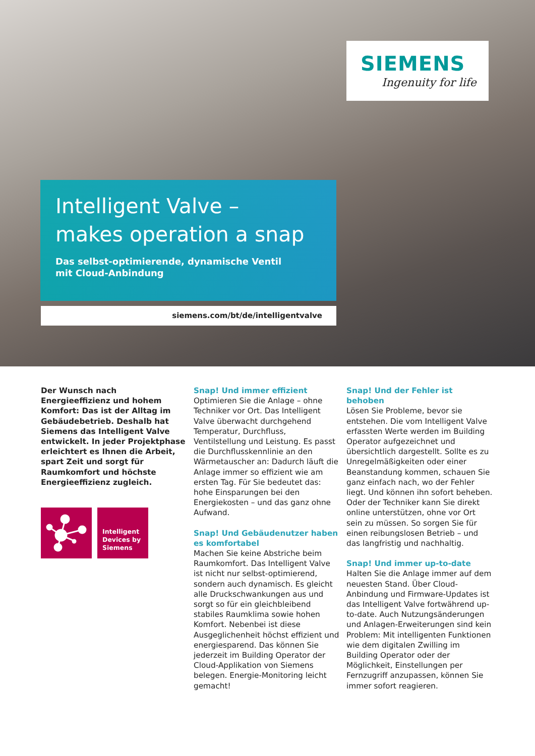SIEMENS
Ingenuity for life
Intelligent Valve –
makes operation a snap
Das selbst-optimierende, dynamische Ventil
mit Cloud-Anbindung
siemens.com/bt/de/intelligentvalve
Der Wunsch nach Energieeffizienz und hohem Komfort: Das ist der Alltag im Gebäudebetrieb. Deshalb hat Siemens das Intelligent Valve entwickelt. In jeder Projektphase erleichtert es Ihnen die Arbeit, spart Zeit und sorgt für Raumkomfort und höchste Energieeffizienz zugleich.
Intelligent Devices by Siemens
Snap! Und immer effizient
Optimieren Sie die Anlage – ohne Techniker vor Ort. Das Intelligent Valve überwacht durchgehend Tempe­ratur, Durchfluss, Ventilstellung und Leistung. Es passt die Durchflusskenn­linie an den Wärmetauscher an: Dadurch läuft die Anlage immer so effizient wie am ersten Tag. Für Sie bedeutet das: hohe Einsparungen bei den Energiekosten – und das ganz ohne Aufwand.
Snap! Und Gebäudenutzer haben es komfortabel
Machen Sie keine Abstriche beim Raumkomfort. Das Intelligent Valve ist nicht nur selbst-optimierend, sondern auch dynamisch. Es gleicht alle Druck­schwankungen aus und sorgt so für ein gleichbleibend stabiles Raumklima sowie hohen Komfort. Nebenbei ist diese Ausgeglichenheit höchst effizi­ent und energiesparend. Das können Sie jederzeit im Building Operator der Cloud-Applikation von Siemens belegen. Energie-Monitoring leicht gemacht!
Snap! Und der Fehler ist behoben
Lösen Sie Probleme, bevor sie entstehen. Die vom Intelligent Valve erfassten Werte werden im Building Operator aufgezeichnet und übersichtlich dargestellt. Sollte es zu Unregelmäßig­keiten oder einer Beanstandung kom­men, schauen Sie ganz einfach nach, wo der Fehler liegt. Und können ihn sofort beheben. Oder der Techniker kann Sie direkt online unterstützen, ohne vor Ort sein zu müssen. So sorgen Sie für einen reibungslosen Betrieb – und das langfristig und nachhaltig.
Snap! Und immer up-to-date
Halten Sie die Anlage immer auf dem neuesten Stand. Über Cloud-Anbindung und Firmware-Updates ist das Intelligent Valve fortwährend up-to-date. Auch Nutzungsänderungen und Anlagen-Erweiterungen sind kein Problem: Mit intelligenten Funktionen wie dem digitalen Zwilling im Building Operator oder der Möglichkeit, Einstellungen per Fernzugriff anzupassen, können Sie immer sofort reagieren.